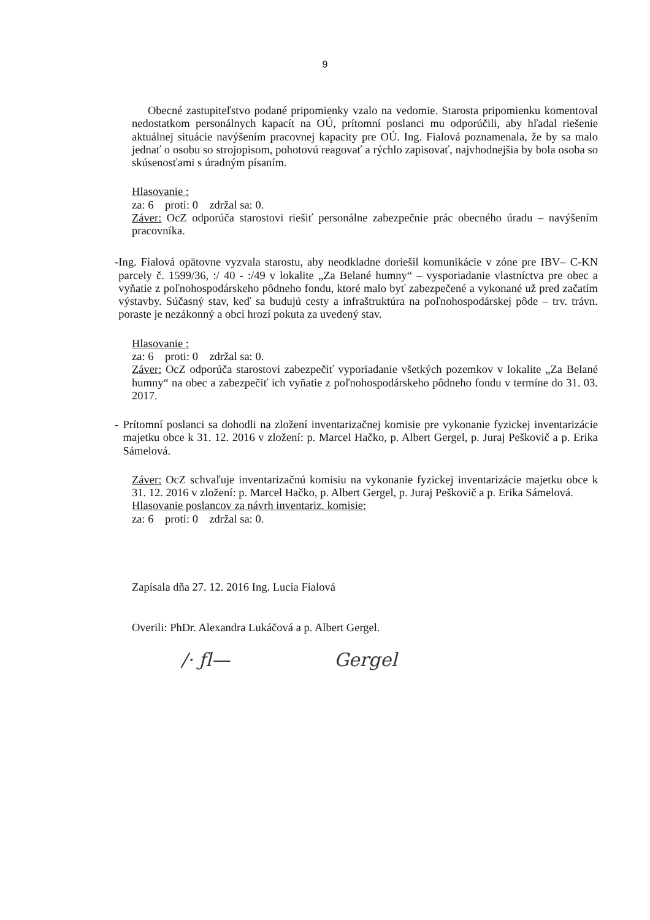9
Obecné zastupiteľstvo podané pripomienky vzalo na vedomie. Starosta pripomienku komentoval nedostatkom personálnych kapacít na OÚ, prítomní poslanci mu odporúčili, aby hľadal riešenie aktuálnej situácie navýšením pracovnej kapacity pre OÚ. Ing. Fialová poznamenala, že by sa malo jednať o osobu so strojopisom, pohotovú reagovať a rýchlo zapisovať, najvhodnejšia by bola osoba so skúsenosťami s úradným písaním.
Hlasovanie :
za: 6 proti: 0 zdržal sa: 0.
Záver: OcZ odporúča starostovi riešiť personálne zabezpečnie prác obecného úradu – navýšením pracovníka.
- Ing. Fialová opätovne vyzvala starostu, aby neodkladne doriešil komunikácie v zóne pre IBV– C-KN parcely č. 1599/36, :/ 40 - :/49 v lokalite „Za Belané humny“ – vysporiadanie vlastníctva pre obec a vyňatie z poľnohospodárskeho pôdneho fondu, ktoré malo byť zabezpečené a vykonané už pred začatím výstavby. Súčasný stav, keď sa budujú cesty a infraštruktúra na poľnohospodárskej pôde – trv. trávn. poraste je nezákonný a obci hrozí pokuta za uvedený stav.
Hlasovanie :
za: 6 proti: 0 zdržal sa: 0.
Záver: OcZ odporúča starostovi zabezpečiť vyporiadanie všetkých pozemkov v lokalite „Za Belané humny“ na obec a zabezpečiť ich vyňatie z poľnohospodárskeho pôdneho fondu v termíne do 31. 03. 2017.
- Prítomní poslanci sa dohodli na zložení inventarizačnej komisie pre vykonanie fyzickej inventarizácie majetku obce k 31. 12. 2016 v zložení: p. Marcel Hačko, p. Albert Gergel, p. Juraj Peškovič a p. Erika Sámelová.
Záver: OcZ schvaľuje inventarizačnú komisiu na vykonanie fyzickej inventarizácie majetku obce k 31. 12. 2016 v zložení: p. Marcel Hačko, p. Albert Gergel, p. Juraj Peškovič a p. Erika Sámelová.
Hlasovanie poslancov za návrh inventariz. komisie:
za: 6 proti: 0 zdržal sa: 0.
Zapísala dňa 27. 12. 2016 Ing. Lucia Fialová
Overili: PhDr. Alexandra Lukáčová a p. Albert Gergel.
/· ƒl— Gergel